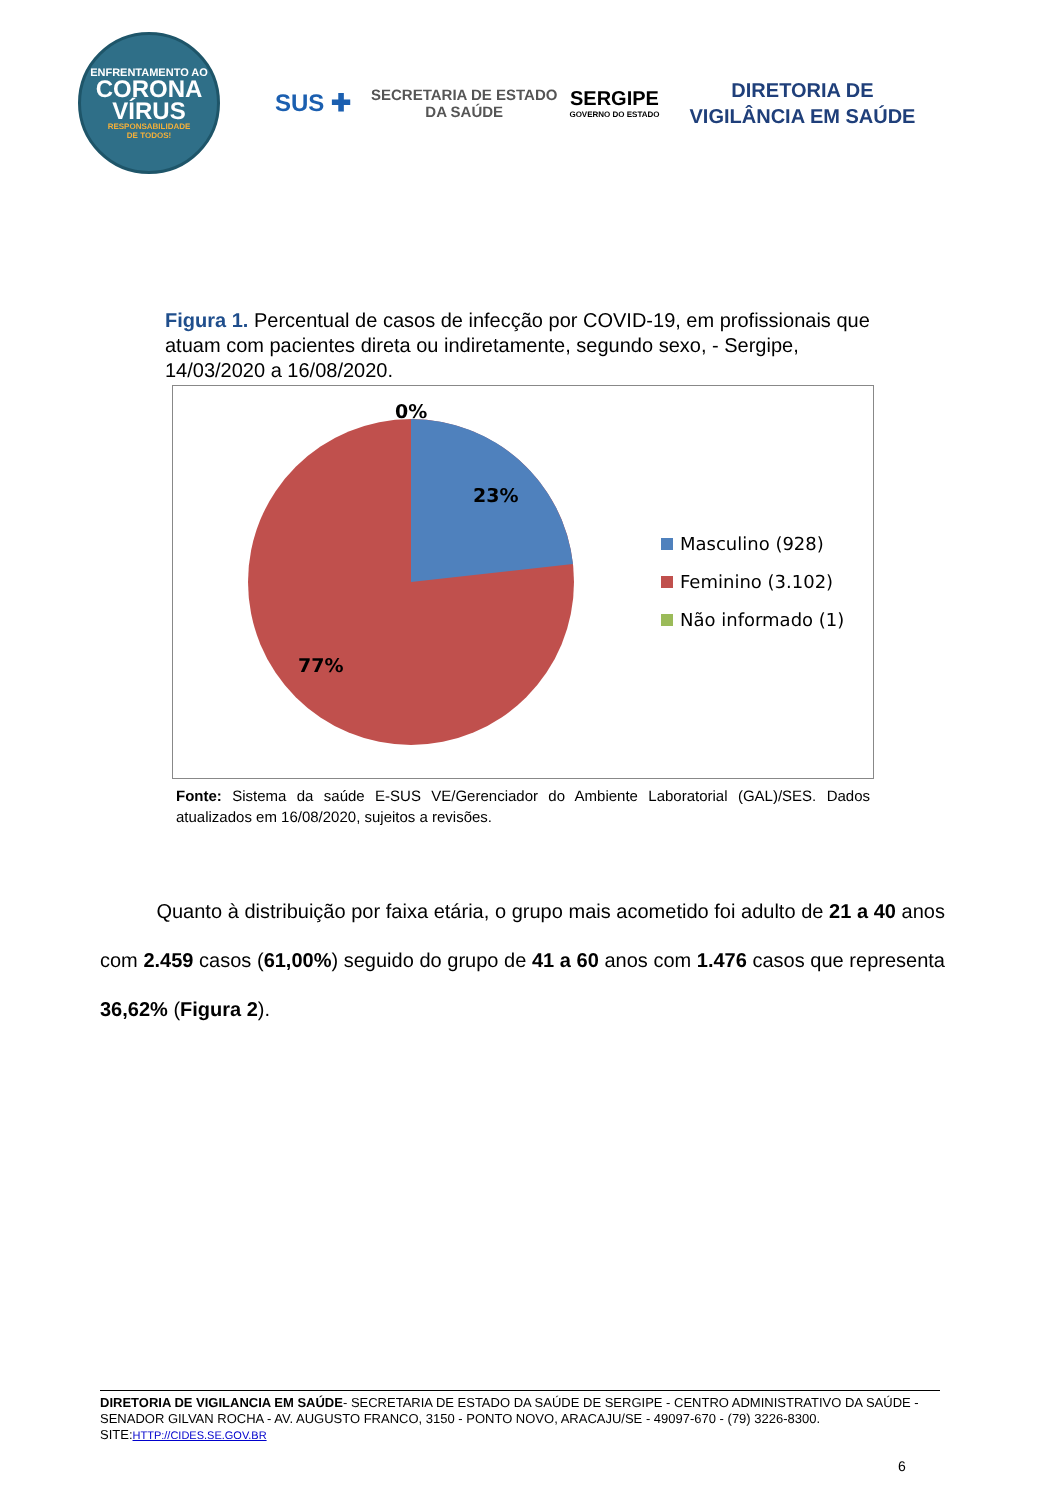ENFRENTAMENTO AO
CORONA
VÍRUS
RESPONSABILIDADE
DE TODOS!
SUS ✚ SECRETARIA DE ESTADO
DA SAÚDE
SERGIPE
GOVERNO DO ESTADO
DIRETORIA DE
VIGILÂNCIA EM SAÚDE
Figura 1. Percentual de casos de infecção por COVID-19, em profissionais que atuam com pacientes direta ou indiretamente, segundo sexo, - Sergipe, 14/03/2020 a 16/08/2020.
0%
23%
77%
Masculino (928)
Feminino (3.102)
Não informado (1)
Fonte: Sistema da saúde E-SUS VE/Gerenciador do Ambiente Laboratorial (GAL)/SES. Dados atualizados em 16/08/2020, sujeitos a revisões.
Quanto à distribuição por faixa etária, o grupo mais acometido foi adulto de 21 a 40 anos com 2.459 casos (61,00%) seguido do grupo de 41 a 60 anos com 1.476 casos que representa 36,62% (Figura 2).
DIRETORIA DE VIGILANCIA EM SAÚDE- SECRETARIA DE ESTADO DA SAÚDE DE SERGIPE - CENTRO ADMINISTRATIVO DA SAÚDE - SENADOR GILVAN ROCHA - AV. AUGUSTO FRANCO, 3150 - PONTO NOVO, ARACAJU/SE - 49097-670 - (79) 3226-8300. SITE:HTTP://CIDES.SE.GOV.BR
6